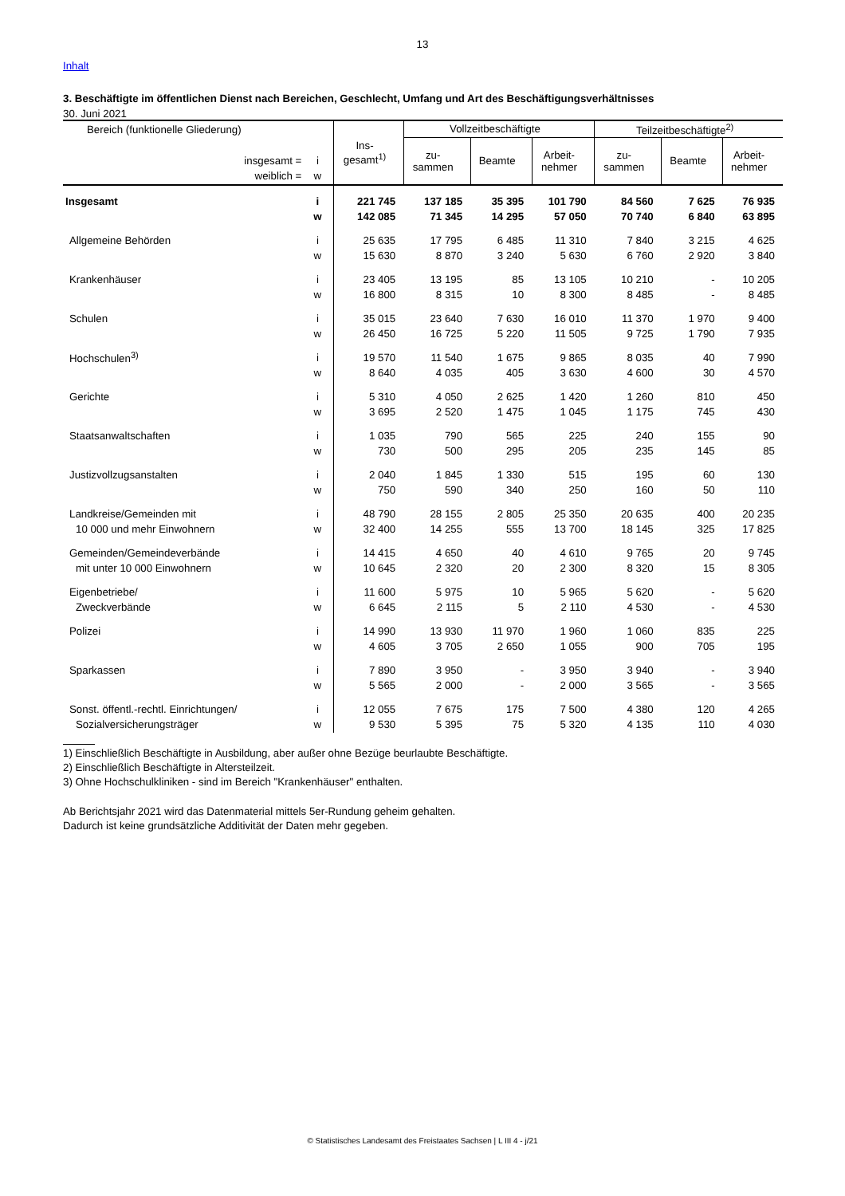13
Inhalt
3. Beschäftigte im öffentlichen Dienst nach Bereichen, Geschlecht, Umfang und Art des Beschäftigungsverhältnisses
30. Juni 2021
| Bereich (funktionelle Gliederung) | | Ins- gesamt<sup>1)</sup> | Vollzeitbeschäftigte | | | Teilzeitbeschäftigte<sup>2)</sup> | | |
| --- | --- | --- | --- | --- | --- | --- | --- | --- |
| | | | zu- sammen | Beamte | Arbeit- nehmer | zu- sammen | Beamte | Arbeit- nehmer |
| insgesamt = | i | | | | | | | |
| weiblich = | w | | | | | | | |
| Insgesamt | i | 221 745 | 137 185 | 35 395 | 101 790 | 84 560 | 7 625 | 76 935 |
| | w | 142 085 | 71 345 | 14 295 | 57 050 | 70 740 | 6 840 | 63 895 |
| Allgemeine Behörden | i | 25 635 | 17 795 | 6 485 | 11 310 | 7 840 | 3 215 | 4 625 |
| | w | 15 630 | 8 870 | 3 240 | 5 630 | 6 760 | 2 920 | 3 840 |
| Krankenhäuser | i | 23 405 | 13 195 | 85 | 13 105 | 10 210 | - | 10 205 |
| | w | 16 800 | 8 315 | 10 | 8 300 | 8 485 | - | 8 485 |
| Schulen | i | 35 015 | 23 640 | 7 630 | 16 010 | 11 370 | 1 970 | 9 400 |
| | w | 26 450 | 16 725 | 5 220 | 11 505 | 9 725 | 1 790 | 7 935 |
| Hochschulen<sup>3)</sup> | i | 19 570 | 11 540 | 1 675 | 9 865 | 8 035 | 40 | 7 990 |
| | w | 8 640 | 4 035 | 405 | 3 630 | 4 600 | 30 | 4 570 |
| Gerichte | i | 5 310 | 4 050 | 2 625 | 1 420 | 1 260 | 810 | 450 |
| | w | 3 695 | 2 520 | 1 475 | 1 045 | 1 175 | 745 | 430 |
| Staatsanwaltschaften | i | 1 035 | 790 | 565 | 225 | 240 | 155 | 90 |
| | w | 730 | 500 | 295 | 205 | 235 | 145 | 85 |
| Justizvollzugsanstalten | i | 2 040 | 1 845 | 1 330 | 515 | 195 | 60 | 130 |
| | w | 750 | 590 | 340 | 250 | 160 | 50 | 110 |
| Landkreise/Gemeinden mit | i | 48 790 | 28 155 | 2 805 | 25 350 | 20 635 | 400 | 20 235 |
| 10 000 und mehr Einwohnern | w | 32 400 | 14 255 | 555 | 13 700 | 18 145 | 325 | 17 825 |
| Gemeinden/Gemeindeverbände | i | 14 415 | 4 650 | 40 | 4 610 | 9 765 | 20 | 9 745 |
| mit unter 10 000 Einwohnern | w | 10 645 | 2 320 | 20 | 2 300 | 8 320 | 15 | 8 305 |
| Eigenbetriebe/ | i | 11 600 | 5 975 | 10 | 5 965 | 5 620 | - | 5 620 |
| Zweckverbände | w | 6 645 | 2 115 | 5 | 2 110 | 4 530 | - | 4 530 |
| Polizei | i | 14 990 | 13 930 | 11 970 | 1 960 | 1 060 | 835 | 225 |
| | w | 4 605 | 3 705 | 2 650 | 1 055 | 900 | 705 | 195 |
| Sparkassen | i | 7 890 | 3 950 | - | 3 950 | 3 940 | - | 3 940 |
| | w | 5 565 | 2 000 | - | 2 000 | 3 565 | - | 3 565 |
| Sonst. öffentl.-rechtl. Einrichtungen/ | i | 12 055 | 7 675 | 175 | 7 500 | 4 380 | 120 | 4 265 |
| Sozialversicherungsträger | w | 9 530 | 5 395 | 75 | 5 320 | 4 135 | 110 | 4 030 |
1) Einschließlich Beschäftigte in Ausbildung, aber außer ohne Bezüge beurlaubte Beschäftigte.
2) Einschließlich Beschäftigte in Altersteilzeit.
3) Ohne Hochschulkliniken - sind im Bereich "Krankenhäuser" enthalten.
Ab Berichtsjahr 2021 wird das Datenmaterial mittels 5er-Rundung geheim gehalten.
Dadurch ist keine grundsätzliche Additivität der Daten mehr gegeben.
© Statistisches Landesamt des Freistaates Sachsen | L III 4 - j/21